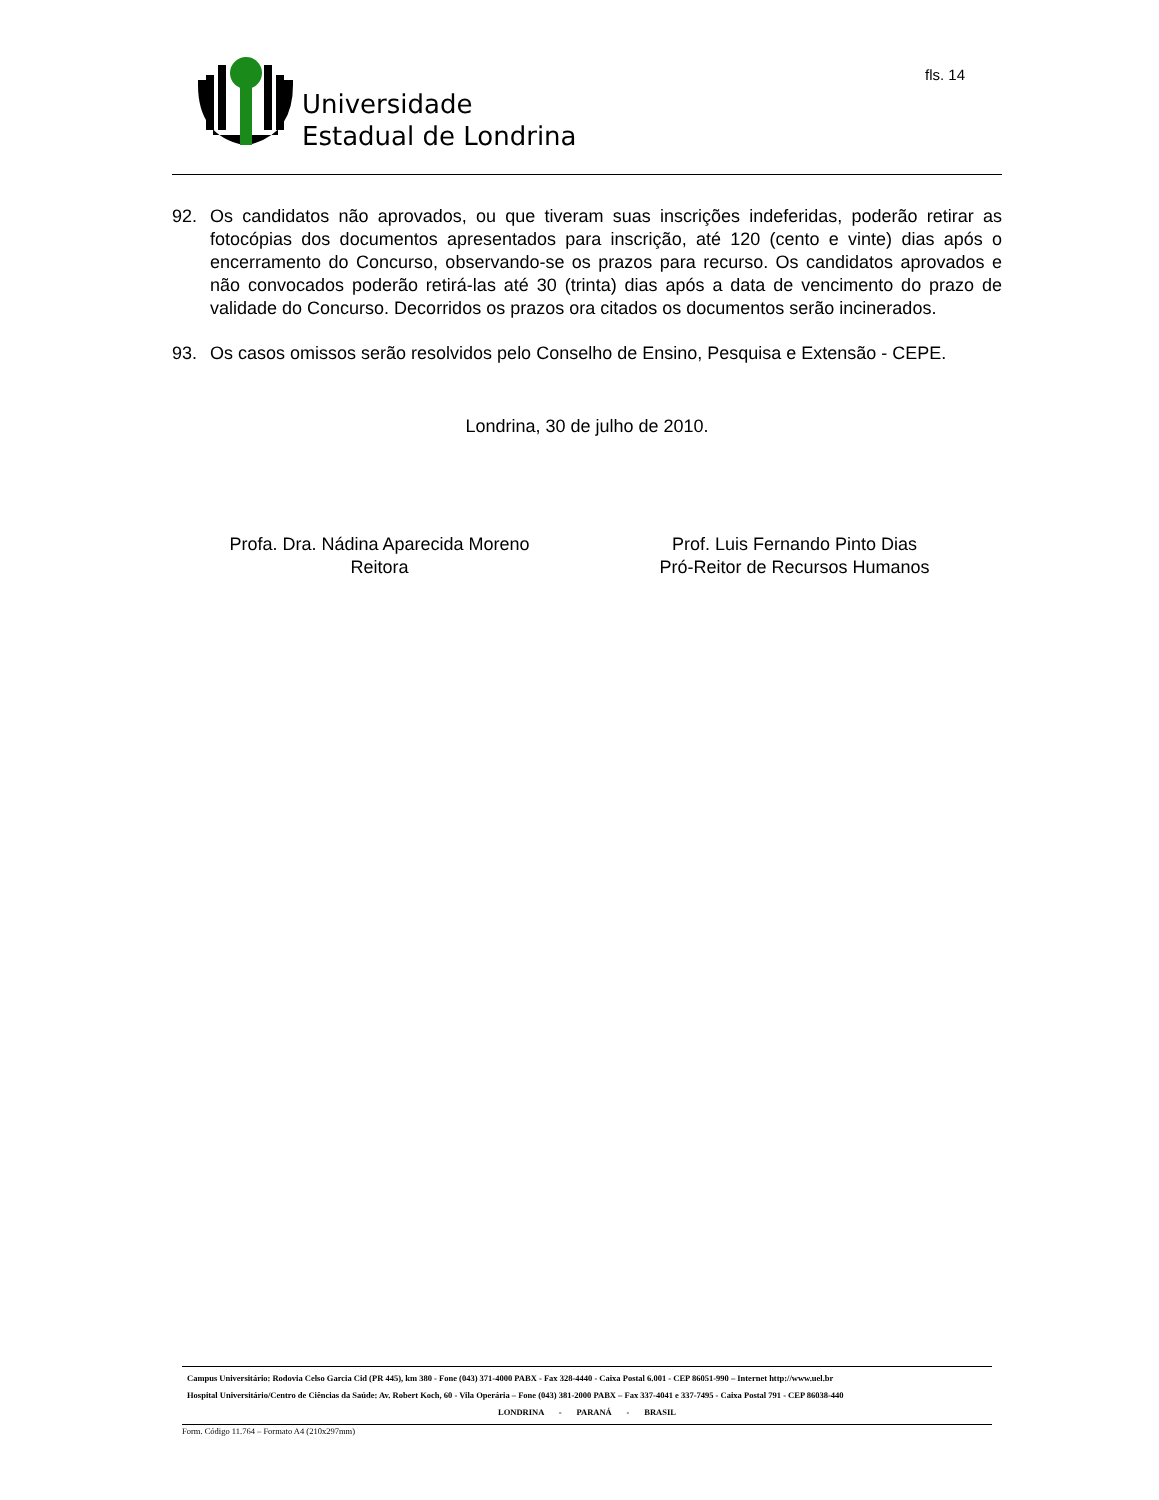Universidade
Estadual de Londrina
fls. 14
92. Os candidatos não aprovados, ou que tiveram suas inscrições indeferidas, poderão retirar as fotocópias dos documentos apresentados para inscrição, até 120 (cento e vinte) dias após o encerramento do Concurso, observando-se os prazos para recurso. Os candidatos aprovados e não convocados poderão retirá-las até 30 (trinta) dias após a data de vencimento do prazo de validade do Concurso. Decorridos os prazos ora citados os documentos serão incinerados.
93. Os casos omissos serão resolvidos pelo Conselho de Ensino, Pesquisa e Extensão - CEPE.
Londrina, 30 de julho de 2010.
Profa. Dra. Nádina Aparecida Moreno
Reitora
Prof. Luis Fernando Pinto Dias
Pró-Reitor de Recursos Humanos
Campus Universitário: Rodovia Celso Garcia Cid (PR 445), km 380 - Fone (043) 371-4000 PABX - Fax 328-4440 - Caixa Postal 6.001 - CEP 86051-990 – Internet http://www.uel.br
Hospital Universitário/Centro de Ciências da Saúde: Av. Robert Koch, 60 - Vila Operária – Fone (043) 381-2000 PABX – Fax 337-4041 e 337-7495 - Caixa Postal 791 - CEP 86038-440
LONDRINA - PARANÁ - BRASIL
Form. Código 11.764 – Formato A4 (210x297mm)